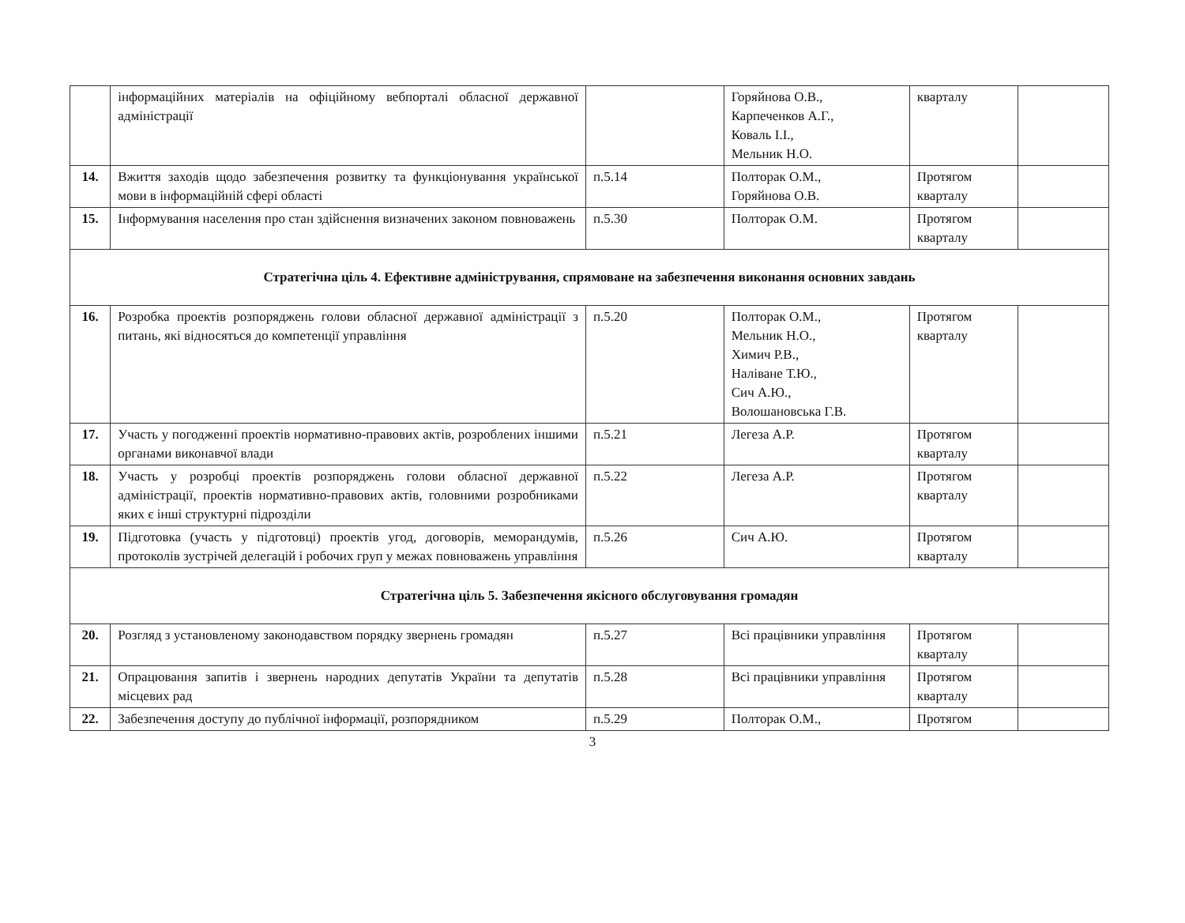| | інформаційних матеріалів на офіційному вебпорталі обласної державної адміністрації | | Горяйнова О.В., Карпеченков А.Г., Коваль І.І., Мельник Н.О. | кварталу | |
| 14. | Вжиття заходів щодо забезпечення розвитку та функціонування української мови в інформаційній сфері області | п.5.14 | Полторак О.М., Горяйнова О.В. | Протягом кварталу | |
| 15. | Інформування населення про стан здійснення визначених законом повноважень | п.5.30 | Полторак О.М. | Протягом кварталу | |
| Стратегічна ціль 4. Ефективне адміністрування, спрямоване на забезпечення виконання основних завдань | | | | | |
| 16. | Розробка проектів розпоряджень голови обласної державної адміністрації з питань, які відносяться до компетенції управління | п.5.20 | Полторак О.М., Мельник Н.О., Химич Р.В., Наліване Т.Ю., Сич А.Ю., Волошановська Г.В. | Протягом кварталу | |
| 17. | Участь у погодженні проектів нормативно-правових актів, розроблених іншими органами виконавчої влади | п.5.21 | Легеза А.Р. | Протягом кварталу | |
| 18. | Участь у розробці проектів розпоряджень голови обласної державної адміністрації, проектів нормативно-правових актів, головними розробниками яких є інші структурні підрозділи | п.5.22 | Легеза А.Р. | Протягом кварталу | |
| 19. | Підготовка (участь у підготовці) проектів угод, договорів, меморандумів, протоколів зустрічей делегацій і робочих груп у межах повноважень управління | п.5.26 | Сич А.Ю. | Протягом кварталу | |
| Стратегічна ціль 5. Забезпечення якісного обслуговування громадян | | | | | |
| 20. | Розгляд з установленому законодавством порядку звернень громадян | п.5.27 | Всі працівники управління | Протягом кварталу | |
| 21. | Опрацювання запитів і звернень народних депутатів України та депутатів місцевих рад | п.5.28 | Всі працівники управління | Протягом кварталу | |
| 22. | Забезпечення доступу до публічної інформації, розпорядником | п.5.29 | Полторак О.М., | Протягом | |
3